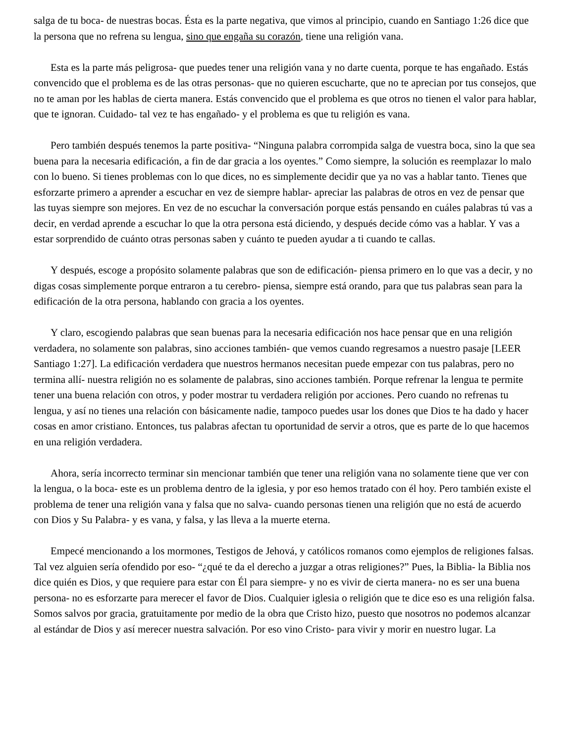salga de tu boca- de nuestras bocas. Ésta es la parte negativa, que vimos al principio, cuando en Santiago 1:26 dice que la persona que no refrena su lengua, sino que engaña su corazón, tiene una religión vana.
Esta es la parte más peligrosa- que puedes tener una religión vana y no darte cuenta, porque te has engañado. Estás convencido que el problema es de las otras personas- que no quieren escucharte, que no te aprecian por tus consejos, que no te aman por les hablas de cierta manera. Estás convencido que el problema es que otros no tienen el valor para hablar, que te ignoran. Cuidado- tal vez te has engañado- y el problema es que tu religión es vana.
Pero también después tenemos la parte positiva- “Ninguna palabra corrompida salga de vuestra boca, sino la que sea buena para la necesaria edificación, a fin de dar gracia a los oyentes.” Como siempre, la solución es reemplazar lo malo con lo bueno. Si tienes problemas con lo que dices, no es simplemente decidir que ya no vas a hablar tanto. Tienes que esforzarte primero a aprender a escuchar en vez de siempre hablar- apreciar las palabras de otros en vez de pensar que las tuyas siempre son mejores. En vez de no escuchar la conversación porque estás pensando en cuáles palabras tú vas a decir, en verdad aprende a escuchar lo que la otra persona está diciendo, y después decide cómo vas a hablar. Y vas a estar sorprendido de cuánto otras personas saben y cuánto te pueden ayudar a ti cuando te callas.
Y después, escoge a propósito solamente palabras que son de edificación- piensa primero en lo que vas a decir, y no digas cosas simplemente porque entraron a tu cerebro- piensa, siempre está orando, para que tus palabras sean para la edificación de la otra persona, hablando con gracia a los oyentes.
Y claro, escogiendo palabras que sean buenas para la necesaria edificación nos hace pensar que en una religión verdadera, no solamente son palabras, sino acciones también- que vemos cuando regresamos a nuestro pasaje [LEER Santiago 1:27]. La edificación verdadera que nuestros hermanos necesitan puede empezar con tus palabras, pero no termina allí- nuestra religión no es solamente de palabras, sino acciones también. Porque refrenar la lengua te permite tener una buena relación con otros, y poder mostrar tu verdadera religión por acciones. Pero cuando no refrenas tu lengua, y así no tienes una relación con básicamente nadie, tampoco puedes usar los dones que Dios te ha dado y hacer cosas en amor cristiano. Entonces, tus palabras afectan tu oportunidad de servir a otros, que es parte de lo que hacemos en una religión verdadera.
Ahora, sería incorrecto terminar sin mencionar también que tener una religión vana no solamente tiene que ver con la lengua, o la boca- este es un problema dentro de la iglesia, y por eso hemos tratado con él hoy. Pero también existe el problema de tener una religión vana y falsa que no salva- cuando personas tienen una religión que no está de acuerdo con Dios y Su Palabra- y es vana, y falsa, y las lleva a la muerte eterna.
Empecé mencionando a los mormones, Testigos de Jehová, y católicos romanos como ejemplos de religiones falsas. Tal vez alguien sería ofendido por eso- “¿qué te da el derecho a juzgar a otras religiones?” Pues, la Biblia- la Biblia nos dice quién es Dios, y que requiere para estar con Él para siempre- y no es vivir de cierta manera- no es ser una buena persona- no es esforzarte para merecer el favor de Dios. Cualquier iglesia o religión que te dice eso es una religión falsa. Somos salvos por gracia, gratuitamente por medio de la obra que Cristo hizo, puesto que nosotros no podemos alcanzar al estándar de Dios y así merecer nuestra salvación. Por eso vino Cristo- para vivir y morir en nuestro lugar. La